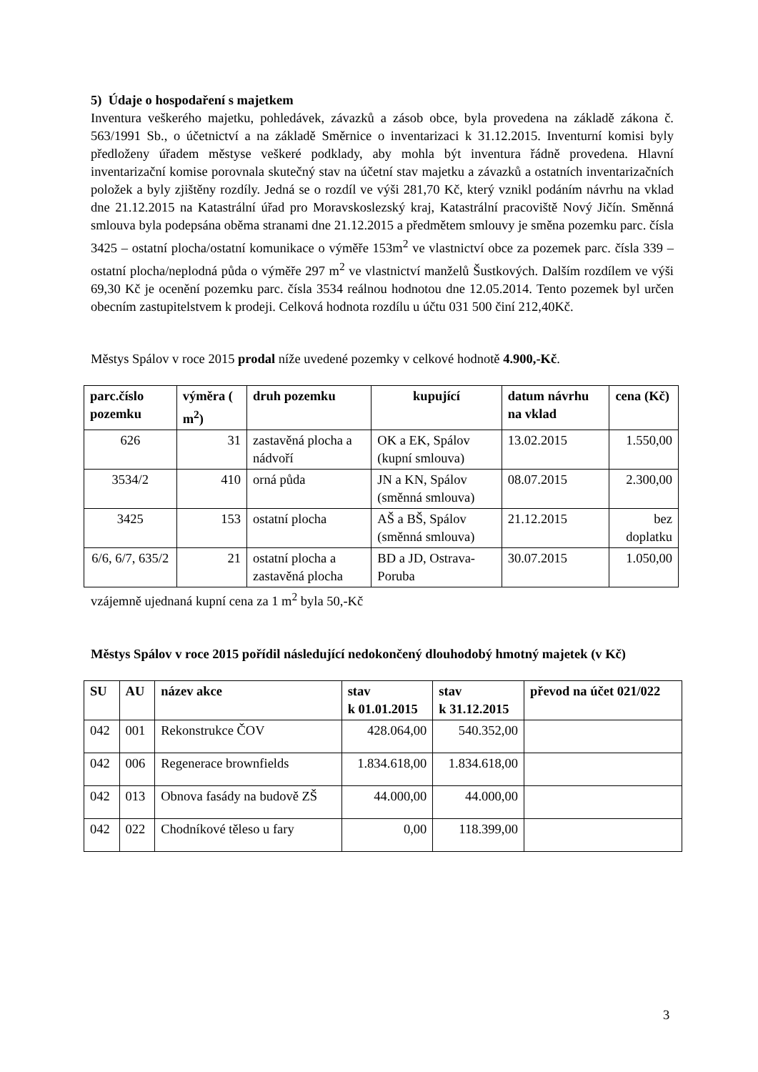5) Údaje o hospodaření s majetkem
Inventura veškerého majetku, pohledávek, závazků a zásob obce, byla provedena na základě zákona č. 563/1991 Sb., o účetnictví a na základě Směrnice o inventarizaci k 31.12.2015. Inventurní komisi byly předloženy úřadem městyse veškeré podklady, aby mohla být inventura řádně provedena. Hlavní inventarizační komise porovnala skutečný stav na účetní stav majetku a závazků a ostatních inventarizačních položek a byly zjištěny rozdíly. Jedná se o rozdíl ve výši 281,70 Kč, který vznikl podáním návrhu na vklad dne 21.12.2015 na Katastrální úřad pro Moravskoslezský kraj, Katastrální pracoviště Nový Jičín. Směnná smlouva byla podepsána oběma stranami dne 21.12.2015 a předmětem smlouvy je směna pozemku parc. čísla 3425 – ostatní plocha/ostatní komunikace o výměře 153m<sup>2</sup> ve vlastnictví obce za pozemek parc. čísla 339 – ostatní plocha/neplodná půda o výměře 297 m<sup>2</sup> ve vlastnictví manželů Šustkových. Dalším rozdílem ve výši 69,30 Kč je ocenění pozemku parc. čísla 3534 reálnou hodnotou dne 12.05.2014. Tento pozemek byl určen obecním zastupitelstvem k prodeji. Celková hodnota rozdílu u účtu 031 500 činí 212,40Kč.
Městys Spálov v roce 2015 prodal níže uvedené pozemky v celkové hodnotě 4.900,-Kč.
| parc.číslo pozemku | výměra ( m<sup>2</sup>) | druh pozemku | kupující | datum návrhu na vklad | cena (Kč) |
| --- | --- | --- | --- | --- | --- |
| 626 | 31 | zastavěná plocha a nádvoří | OK a EK, Spálov (kupní smlouva) | 13.02.2015 | 1.550,00 |
| 3534/2 | 410 | orná půda | JN a KN, Spálov (směnná smlouva) | 08.07.2015 | 2.300,00 |
| 3425 | 153 | ostatní plocha | AŠ a BŠ, Spálov (směnná smlouva) | 21.12.2015 | bez doplatku |
| 6/6, 6/7, 635/2 | 21 | ostatní plocha a zastavěná plocha | BD a JD, Ostrava-Poruba | 30.07.2015 | 1.050,00 |
vzájemně ujednaná kupní cena za 1 m<sup>2</sup> byla 50,-Kč
Městys Spálov v roce 2015 pořídil následující nedokončený dlouhodobý hmotný majetek (v Kč)
| SU | AU | název akce | stav k 01.01.2015 | stav k 31.12.2015 | převod na účet 021/022 |
| --- | --- | --- | --- | --- | --- |
| 042 | 001 | Rekonstrukce ČOV | 428.064,00 | 540.352,00 | |
| 042 | 006 | Regenerace brownfields | 1.834.618,00 | 1.834.618,00 | |
| 042 | 013 | Obnova fasády na budově ZŠ | 44.000,00 | 44.000,00 | |
| 042 | 022 | Chodníkové těleso u fary | 0,00 | 118.399,00 | |
3